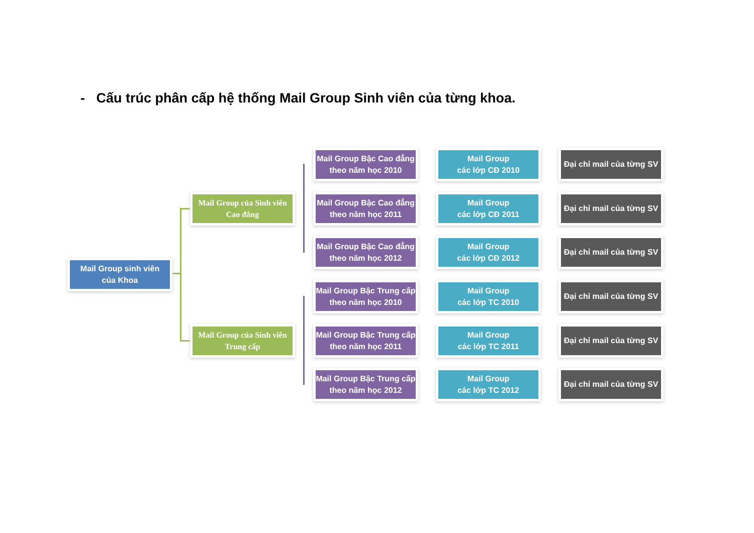- Cấu trúc phân cấp hệ thống Mail Group Sinh viên của từng khoa.
Mail Group sinh viên
của Khoa
Mail Group của Sinh viên
Cao đẳng
Mail Group của Sinh viên
Trung cấp
Mail Group Bậc Cao đẳng
theo năm học 2010
Mail Group Bậc Cao đẳng
theo năm học 2011
Mail Group Bậc Cao đẳng
theo năm học 2012
Mail Group Bậc Trung cấp
theo năm học 2010
Mail Group Bậc Trung cấp
theo năm học 2011
Mail Group Bậc Trung cấp
theo năm học 2012
Mail Group
các lớp CĐ 2010
Mail Group
các lớp CĐ 2011
Mail Group
các lớp CĐ 2012
Mail Group
các lớp TC 2010
Mail Group
các lớp TC 2011
Mail Group
các lớp TC 2012
Đại chỉ mail của từng SV
Đại chỉ mail của từng SV
Đại chỉ mail của từng SV
Đại chỉ mail của từng SV
Đại chỉ mail của từng SV
Đại chỉ mail của từng SV